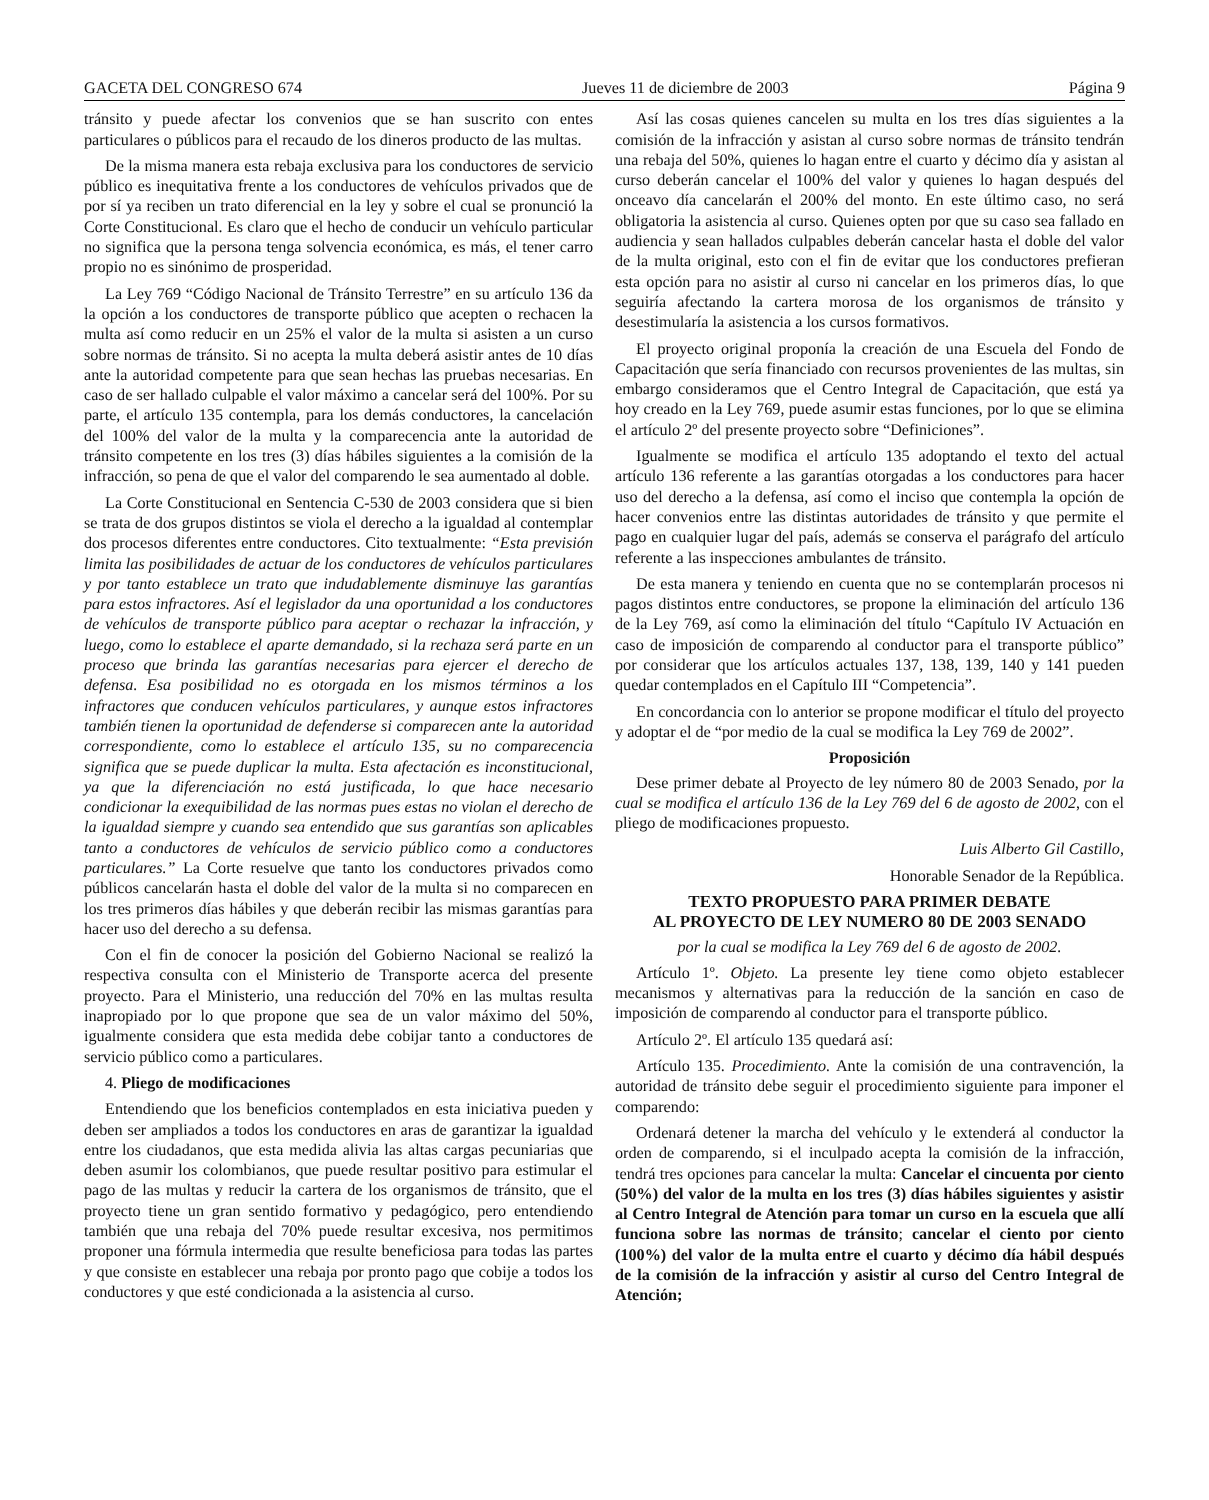GACETA DEL CONGRESO 674 Jueves 11 de diciembre de 2003 Página 9
tránsito y puede afectar los convenios que se han suscrito con entes particulares o públicos para el recaudo de los dineros producto de las multas.
De la misma manera esta rebaja exclusiva para los conductores de servicio público es inequitativa frente a los conductores de vehículos privados que de por sí ya reciben un trato diferencial en la ley y sobre el cual se pronunció la Corte Constitucional. Es claro que el hecho de conducir un vehículo particular no significa que la persona tenga solvencia económica, es más, el tener carro propio no es sinónimo de prosperidad.
La Ley 769 “Código Nacional de Tránsito Terrestre” en su artículo 136 da la opción a los conductores de transporte público que acepten o rechacen la multa así como reducir en un 25% el valor de la multa si asisten a un curso sobre normas de tránsito. Si no acepta la multa deberá asistir antes de 10 días ante la autoridad competente para que sean hechas las pruebas necesarias. En caso de ser hallado culpable el valor máximo a cancelar será del 100%. Por su parte, el artículo 135 contempla, para los demás conductores, la cancelación del 100% del valor de la multa y la comparecencia ante la autoridad de tránsito competente en los tres (3) días hábiles siguientes a la comisión de la infracción, so pena de que el valor del comparendo le sea aumentado al doble.
La Corte Constitucional en Sentencia C-530 de 2003 considera que si bien se trata de dos grupos distintos se viola el derecho a la igualdad al contemplar dos procesos diferentes entre conductores. Cito textualmente: “Esta previsión limita las posibilidades de actuar de los conductores de vehículos particulares y por tanto establece un trato que indudablemente disminuye las garantías para estos infractores. Así el legislador da una oportunidad a los conductores de vehículos de transporte público para aceptar o rechazar la infracción, y luego, como lo establece el aparte demandado, si la rechaza será parte en un proceso que brinda las garantías necesarias para ejercer el derecho de defensa. Esa posibilidad no es otorgada en los mismos términos a los infractores que conducen vehículos particulares, y aunque estos infractores también tienen la oportunidad de defenderse si comparecen ante la autoridad correspondiente, como lo establece el artículo 135, su no comparecencia significa que se puede duplicar la multa. Esta afectación es inconstitucional, ya que la diferenciación no está justificada, lo que hace necesario condicionar la exequibilidad de las normas pues estas no violan el derecho de la igualdad siempre y cuando sea entendido que sus garantías son aplicables tanto a conductores de vehículos de servicio público como a conductores particulares.” La Corte resuelve que tanto los conductores privados como públicos cancelarán hasta el doble del valor de la multa si no comparecen en los tres primeros días hábiles y que deberán recibir las mismas garantías para hacer uso del derecho a su defensa.
Con el fin de conocer la posición del Gobierno Nacional se realizó la respectiva consulta con el Ministerio de Transporte acerca del presente proyecto. Para el Ministerio, una reducción del 70% en las multas resulta inapropiado por lo que propone que sea de un valor máximo del 50%, igualmente considera que esta medida debe cobijar tanto a conductores de servicio público como a particulares.
4. Pliego de modificaciones
Entendiendo que los beneficios contemplados en esta iniciativa pueden y deben ser ampliados a todos los conductores en aras de garantizar la igualdad entre los ciudadanos, que esta medida alivia las altas cargas pecuniarias que deben asumir los colombianos, que puede resultar positivo para estimular el pago de las multas y reducir la cartera de los organismos de tránsito, que el proyecto tiene un gran sentido formativo y pedagógico, pero entendiendo también que una rebaja del 70% puede resultar excesiva, nos permitimos proponer una fórmula intermedia que resulte beneficiosa para todas las partes y que consiste en establecer una rebaja por pronto pago que cobije a todos los conductores y que esté condicionada a la asistencia al curso.
Así las cosas quienes cancelen su multa en los tres días siguientes a la comisión de la infracción y asistan al curso sobre normas de tránsito tendrán una rebaja del 50%, quienes lo hagan entre el cuarto y décimo día y asistan al curso deberán cancelar el 100% del valor y quienes lo hagan después del onceavo día cancelarán el 200% del monto. En este último caso, no será obligatoria la asistencia al curso. Quienes opten por que su caso sea fallado en audiencia y sean hallados culpables deberán cancelar hasta el doble del valor de la multa original, esto con el fin de evitar que los conductores prefieran esta opción para no asistir al curso ni cancelar en los primeros días, lo que seguiría afectando la cartera morosa de los organismos de tránsito y desestimularía la asistencia a los cursos formativos.
El proyecto original proponía la creación de una Escuela del Fondo de Capacitación que sería financiado con recursos provenientes de las multas, sin embargo consideramos que el Centro Integral de Capacitación, que está ya hoy creado en la Ley 769, puede asumir estas funciones, por lo que se elimina el artículo 2º del presente proyecto sobre “Definiciones”.
Igualmente se modifica el artículo 135 adoptando el texto del actual artículo 136 referente a las garantías otorgadas a los conductores para hacer uso del derecho a la defensa, así como el inciso que contempla la opción de hacer convenios entre las distintas autoridades de tránsito y que permite el pago en cualquier lugar del país, además se conserva el parágrafo del artículo referente a las inspecciones ambulantes de tránsito.
De esta manera y teniendo en cuenta que no se contemplarán procesos ni pagos distintos entre conductores, se propone la eliminación del artículo 136 de la Ley 769, así como la eliminación del título “Capítulo IV Actuación en caso de imposición de comparendo al conductor para el transporte público” por considerar que los artículos actuales 137, 138, 139, 140 y 141 pueden quedar contemplados en el Capítulo III “Competencia”.
En concordancia con lo anterior se propone modificar el título del proyecto y adoptar el de “por medio de la cual se modifica la Ley 769 de 2002”.
Proposición
Dese primer debate al Proyecto de ley número 80 de 2003 Senado, por la cual se modifica el artículo 136 de la Ley 769 del 6 de agosto de 2002, con el pliego de modificaciones propuesto.
Luis Alberto Gil Castillo,
Honorable Senador de la República.
TEXTO PROPUESTO PARA PRIMER DEBATE
AL PROYECTO DE LEY NUMERO 80 DE 2003 SENADO
por la cual se modifica la Ley 769 del 6 de agosto de 2002.
Artículo 1º. Objeto. La presente ley tiene como objeto establecer mecanismos y alternativas para la reducción de la sanción en caso de imposición de comparendo al conductor para el transporte público.
Artículo 2º. El artículo 135 quedará así:
Artículo 135. Procedimiento. Ante la comisión de una contravención, la autoridad de tránsito debe seguir el procedimiento siguiente para imponer el comparendo:
Ordenará detener la marcha del vehículo y le extenderá al conductor la orden de comparendo, si el inculpado acepta la comisión de la infracción, tendrá tres opciones para cancelar la multa: Cancelar el cincuenta por ciento (50%) del valor de la multa en los tres (3) días hábiles siguientes y asistir al Centro Integral de Atención para tomar un curso en la escuela que allí funciona sobre las normas de tránsito; cancelar el ciento por ciento (100%) del valor de la multa entre el cuarto y décimo día hábil después de la comisión de la infracción y asistir al curso del Centro Integral de Atención;